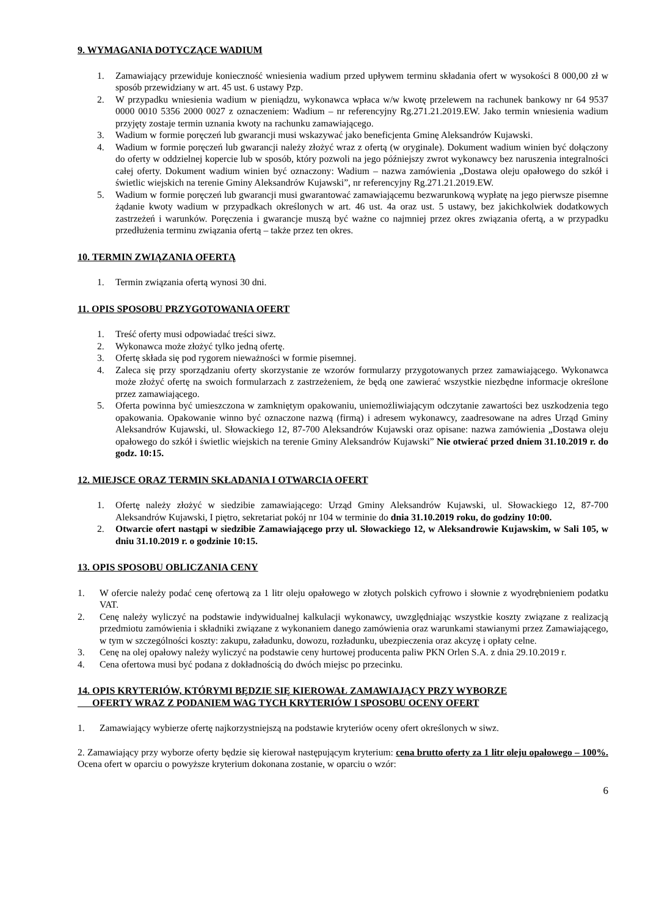9. WYMAGANIA DOTYCZĄCE WADIUM
1. Zamawiający przewiduje konieczność wniesienia wadium przed upływem terminu składania ofert w wysokości 8 000,00 zł w sposób przewidziany w art. 45 ust. 6 ustawy Pzp.
2. W przypadku wniesienia wadium w pieniądzu, wykonawca wpłaca w/w kwotę przelewem na rachunek bankowy nr 64 9537 0000 0010 5356 2000 0027 z oznaczeniem: Wadium – nr referencyjny Rg.271.21.2019.EW. Jako termin wniesienia wadium przyjęty zostaje termin uznania kwoty na rachunku zamawiającego.
3. Wadium w formie poręczeń lub gwarancji musi wskazywać jako beneficjenta Gminę Aleksandrów Kujawski.
4. Wadium w formie poręczeń lub gwarancji należy złożyć wraz z ofertą (w oryginale). Dokument wadium winien być dołączony do oferty w oddzielnej kopercie lub w sposób, który pozwoli na jego późniejszy zwrot wykonawcy bez naruszenia integralności całej oferty. Dokument wadium winien być oznaczony: Wadium – nazwa zamówienia „Dostawa oleju opałowego do szkół i świetlic wiejskich na terenie Gminy Aleksandrów Kujawski”, nr referencyjny Rg.271.21.2019.EW.
5. Wadium w formie poręczeń lub gwarancji musi gwarantować zamawiającemu bezwarunkową wypłatę na jego pierwsze pisemne żądanie kwoty wadium w przypadkach określonych w art. 46 ust. 4a oraz ust. 5 ustawy, bez jakichkolwiek dodatkowych zastrzeżeń i warunków. Poręczenia i gwarancje muszą być ważne co najmniej przez okres związania ofertą, a w przypadku przedłużenia terminu związania ofertą – także przez ten okres.
10. TERMIN ZWIĄZANIA OFERTĄ
1. Termin związania ofertą wynosi 30 dni.
11. OPIS SPOSOBU PRZYGOTOWANIA OFERT
1. Treść oferty musi odpowiadać treści siwz.
2. Wykonawca może złożyć tylko jedną ofertę.
3. Ofertę składa się pod rygorem nieważności w formie pisemnej.
4. Zaleca się przy sporządzaniu oferty skorzystanie ze wzorów formularzy przygotowanych przez zamawiającego. Wykonawca może złożyć ofertę na swoich formularzach z zastrzeżeniem, że będą one zawierać wszystkie niezbędne informacje określone przez zamawiającego.
5. Oferta powinna być umieszczona w zamkniętym opakowaniu, uniemożliwiającym odczytanie zawartości bez uszkodzenia tego opakowania. Opakowanie winno być oznaczone nazwą (firmą) i adresem wykonawcy, zaadresowane na adres Urząd Gminy Aleksandrów Kujawski, ul. Słowackiego 12, 87-700 Aleksandrów Kujawski oraz opisane: nazwa zamówienia „Dostawa oleju opałowego do szkół i świetlic wiejskich na terenie Gminy Aleksandrów Kujawski” Nie otwierać przed dniem 31.10.2019 r. do godz. 10:15.
12. MIEJSCE ORAZ TERMIN SKŁADANIA I OTWARCIA OFERT
1. Ofertę należy złożyć w siedzibie zamawiającego: Urząd Gminy Aleksandrów Kujawski, ul. Słowackiego 12, 87-700 Aleksandrów Kujawski, I piętro, sekretariat pokój nr 104 w terminie do dnia 31.10.2019 roku, do godziny 10:00.
2. Otwarcie ofert nastąpi w siedzibie Zamawiającego przy ul. Słowackiego 12, w Aleksandrowie Kujawskim, w Sali 105, w dniu 31.10.2019 r. o godzinie 10:15.
13. OPIS SPOSOBU OBLICZANIA CENY
1. W ofercie należy podać cenę ofertową za 1 litr oleju opałowego w złotych polskich cyfrowo i słownie z wyodrębnieniem podatku VAT.
2. Cenę należy wyliczyć na podstawie indywidualnej kalkulacji wykonawcy, uwzględniając wszystkie koszty związane z realizacją przedmiotu zamówienia i składniki związane z wykonaniem danego zamówienia oraz warunkami stawianymi przez Zamawiającego, w tym w szczególności koszty: zakupu, załadunku, dowozu, rozładunku, ubezpieczenia oraz akcyzę i opłaty celne.
3. Cenę na olej opałowy należy wyliczyć na podstawie ceny hurtowej producenta paliw PKN Orlen S.A. z dnia 29.10.2019 r.
4. Cena ofertowa musi być podana z dokładnością do dwóch miejsc po przecinku.
14. OPIS KRYTERIÓW, KTÓRYMI BĘDZIE SIĘ KIEROWAŁ ZAMAWIAJĄCY PRZY WYBORZE
OFERTY WRAZ Z PODANIEM WAG TYCH KRYTERIÓW I SPOSOBU OCENY OFERT
1. Zamawiający wybierze ofertę najkorzystniejszą na podstawie kryteriów oceny ofert określonych w siwz.
2. Zamawiający przy wyborze oferty będzie się kierował następującym kryterium: cena brutto oferty za 1 litr oleju opałowego – 100%. Ocena ofert w oparciu o powyższe kryterium dokonana zostanie, w oparciu o wzór:
6